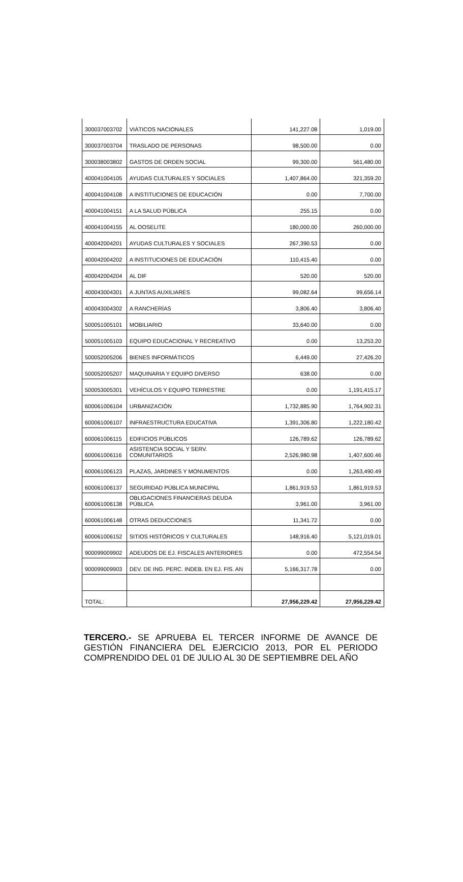| 300037003702 | VIÁTICOS NACIONALES | 141,227.08 | 1,019.00 |
| 300037003704 | TRASLADO DE PERSONAS | 98,500.00 | 0.00 |
| 300038003802 | GASTOS DE ORDEN SOCIAL | 99,300.00 | 561,480.00 |
| 400041004105 | AYUDAS CULTURALES Y SOCIALES | 1,407,864.00 | 321,359.20 |
| 400041004108 | A INSTITUCIONES DE EDUCACIÓN | 0.00 | 7,700.00 |
| 400041004151 | A LA SALUD PÚBLICA | 255.15 | 0.00 |
| 400041004155 | AL OOSELITE | 180,000.00 | 260,000.00 |
| 400042004201 | AYUDAS CULTURALES Y SOCIALES | 267,390.53 | 0.00 |
| 400042004202 | A INSTITUCIONES DE EDUCACIÓN | 110,415.40 | 0.00 |
| 400042004204 | AL DIF | 520.00 | 520.00 |
| 400043004301 | A JUNTAS AUXILIARES | 99,082.64 | 99,656.14 |
| 400043004302 | A RANCHERÍAS | 3,806.40 | 3,806.40 |
| 500051005101 | MOBILIARIO | 33,640.00 | 0.00 |
| 500051005103 | EQUIPO EDUCACIONAL Y RECREATIVO | 0.00 | 13,253.20 |
| 500052005206 | BIENES INFORMÁTICOS | 6,449.00 | 27,426.20 |
| 500052005207 | MAQUINARIA Y EQUIPO DIVERSO | 638.00 | 0.00 |
| 500053005301 | VEHÍCULOS Y EQUIPO TERRESTRE | 0.00 | 1,191,415.17 |
| 600061006104 | URBANIZACIÓN | 1,732,885.90 | 1,764,902.31 |
| 600061006107 | INFRAESTRUCTURA EDUCATIVA | 1,391,306.80 | 1,222,180.42 |
| 600061006115 | EDIFICIOS PÚBLICOS | 126,789.62 | 126,789.62 |
| 600061006116 | ASISTENCIA SOCIAL Y SERV. COMUNITARIOS | 2,526,980.98 | 1,407,600.46 |
| 600061006123 | PLAZAS, JARDINES Y MONUMENTOS | 0.00 | 1,263,490.49 |
| 600061006137 | SEGURIDAD PÚBLICA MUNICIPAL | 1,861,919.53 | 1,861,919.53 |
| 600061006138 | OBLIGACIONES FINANCIERAS DEUDA PÚBLICA | 3,961.00 | 3,961.00 |
| 600061006148 | OTRAS DEDUCCIONES | 11,341.72 | 0.00 |
| 600061006152 | SITIOS HISTÓRICOS Y CULTURALES | 148,916.40 | 5,121,019.01 |
| 900099009902 | ADEUDOS DE EJ. FISCALES ANTERIORES | 0.00 | 472,554.54 |
| 900099009903 | DEV. DE ING. PERC. INDEB. EN EJ. FIS. AN | 5,166,317.78 | 0.00 |
| TOTAL: | | 27,956,229.42 | 27,956,229.42 |
TERCERO.- SE APRUEBA EL TERCER INFORME DE AVANCE DE GESTIÓN FINANCIERA DEL EJERCICIO 2013, POR EL PERIODO COMPRENDIDO DEL 01 DE JULIO AL 30 DE SEPTIEMBRE DEL AÑO